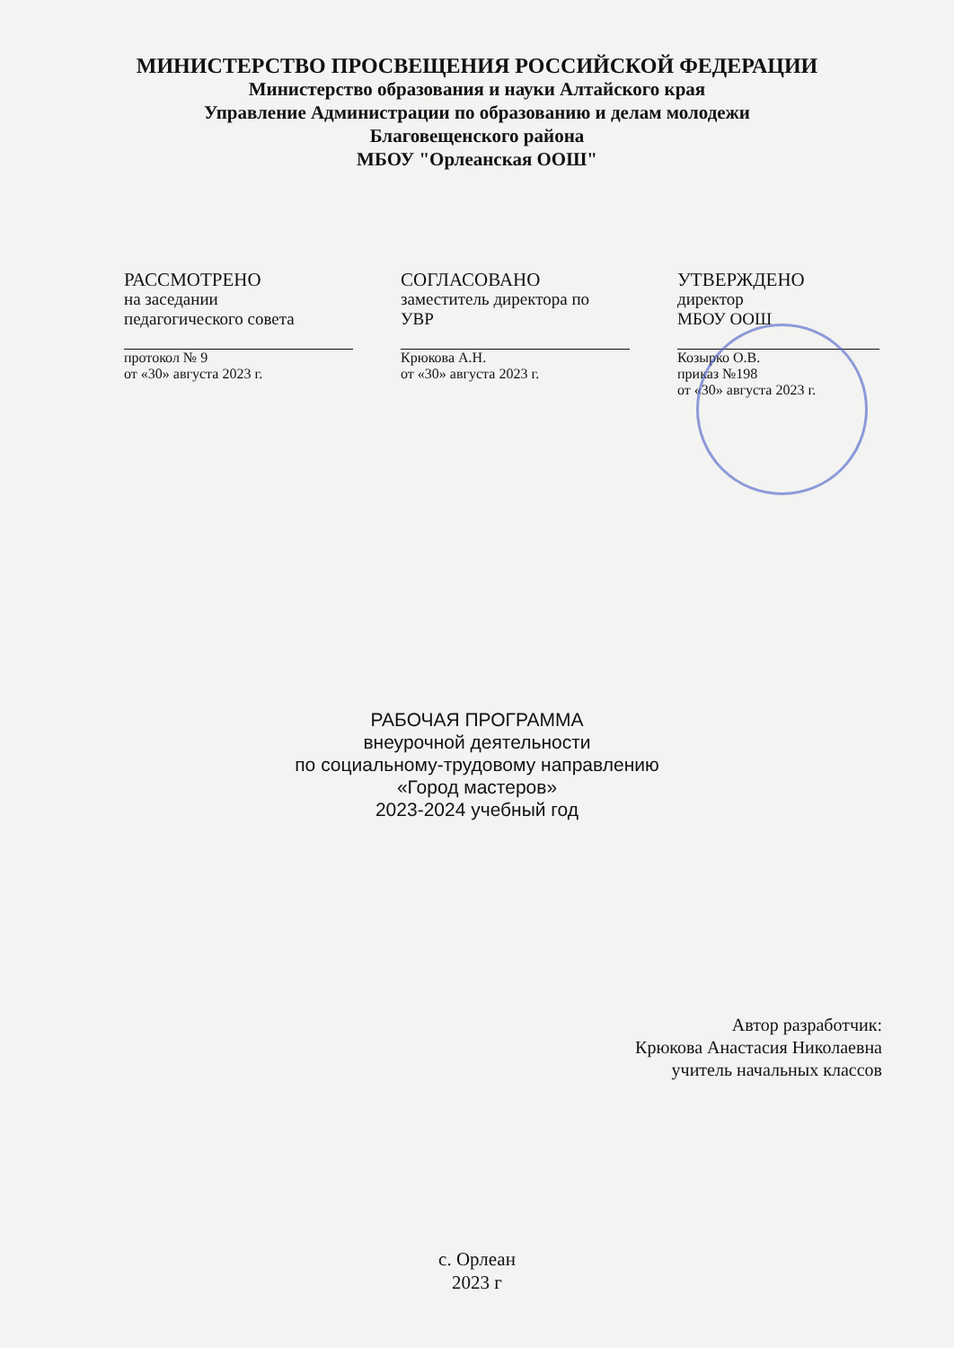МИНИСТЕРСТВО ПРОСВЕЩЕНИЯ РОССИЙСКОЙ ФЕДЕРАЦИИ
Министерство образования и науки Алтайского края
Управление Администрации по образованию и делам молодежи
Благовещенского района
МБОУ "Орлеанская ООШ"
РАССМОТРЕНО
на заседании
педагогического совета
протокол № 9
от «30» августа 2023 г.
СОГЛАСОВАНО
заместитель директора по
УВР
Крюкова А.Н.
от «30» августа 2023 г.
УТВЕРЖДЕНО
директор
МБОУ ООШ
Козырко О.В.
приказ №198
от «30» августа 2023 г.
РАБОЧАЯ ПРОГРАММА
внеурочной деятельности
по социальному-трудовому направлению
«Город мастеров»
2023-2024 учебный год
Автор разработчик:
Крюкова Анастасия Николаевна
учитель начальных классов
с. Орлеан
2023 г